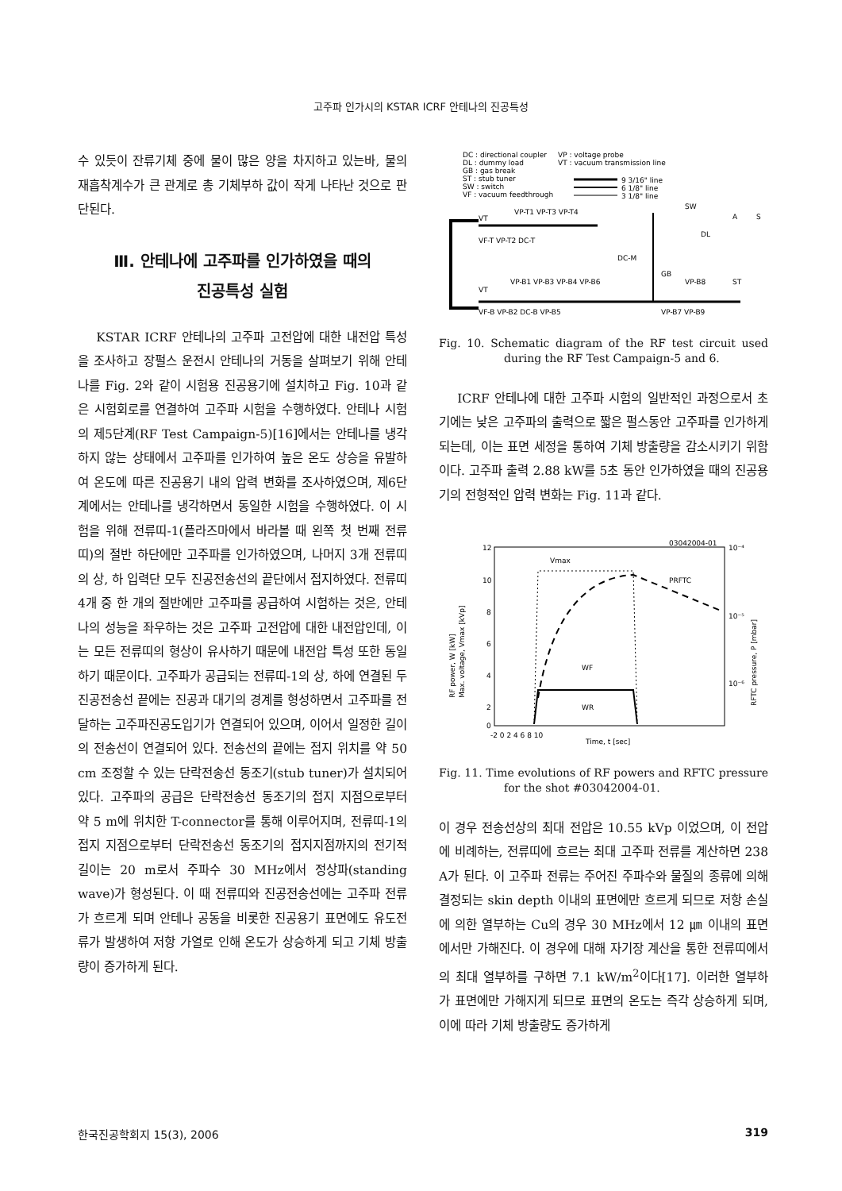고주파 인가시의 KSTAR ICRF 안테나의 진공특성
수 있듯이 잔류기체 중에 물이 많은 양을 차지하고 있는바, 물의 재흡착계수가 큰 관계로 총 기체부하 값이 작게 나타난 것으로 판단된다.
Ⅲ. 안테나에 고주파를 인가하였을 때의
진공특성 실험
KSTAR ICRF 안테나의 고주파 고전압에 대한 내전압 특성을 조사하고 장펄스 운전시 안테나의 거동을 살펴보기 위해 안테나를 Fig. 2와 같이 시험용 진공용기에 설치하고 Fig. 10과 같은 시험회로를 연결하여 고주파 시험을 수행하였다. 안테나 시험의 제5단계(RF Test Campaign-5)[16]에서는 안테나를 냉각하지 않는 상태에서 고주파를 인가하여 높은 온도 상승을 유발하여 온도에 따른 진공용기 내의 압력 변화를 조사하였으며, 제6단계에서는 안테나를 냉각하면서 동일한 시험을 수행하였다. 이 시험을 위해 전류띠-1(플라즈마에서 바라볼 때 왼쪽 첫 번째 전류띠)의 절반 하단에만 고주파를 인가하였으며, 나머지 3개 전류띠의 상, 하 입력단 모두 진공전송선의 끝단에서 접지하였다. 전류띠 4개 중 한 개의 절반에만 고주파를 공급하여 시험하는 것은, 안테나의 성능을 좌우하는 것은 고주파 고전압에 대한 내전압인데, 이는 모든 전류띠의 형상이 유사하기 때문에 내전압 특성 또한 동일하기 때문이다. 고주파가 공급되는 전류띠-1의 상, 하에 연결된 두 진공전송선 끝에는 진공과 대기의 경계를 형성하면서 고주파를 전달하는 고주파진공도입기가 연결되어 있으며, 이어서 일정한 길이의 전송선이 연결되어 있다. 전송선의 끝에는 접지 위치를 약 50 cm 조정할 수 있는 단락전송선 동조기(stub tuner)가 설치되어 있다. 고주파의 공급은 단락전송선 동조기의 접지 지점으로부터 약 5 m에 위치한 T-connector를 통해 이루어지며, 전류띠-1의 접지 지점으로부터 단락전송선 동조기의 접지지점까지의 전기적 길이는 20 m로서 주파수 30 MHz에서 정상파(standing wave)가 형성된다. 이 때 전류띠와 진공전송선에는 고주파 전류가 흐르게 되며 안테나 공동을 비롯한 진공용기 표면에도 유도전류가 발생하여 저항 가열로 인해 온도가 상승하게 되고 기체 방출량이 증가하게 된다.
DC : directional coupler
VP : voltage probe
DL : dummy load
VT : vacuum transmission line
GB : gas break
ST : stub tuner
9 3/16" line
SW : switch
6 1/8" line
VF : vacuum feedthrough
3 1/8" line
VT
VP-T1 VP-T3 VP-T4
VF-T VP-T2 DC-T
DC-M
GB
VT
VP-B1 VP-B3 VP-B4 VP-B6
VP-B8
ST
VF-B VP-B2 DC-B VP-B5
VP-B7 VP-B9
SW
DL
A
S
Fig. 10. Schematic diagram of the RF test circuit used during the RF Test Campaign-5 and 6.
ICRF 안테나에 대한 고주파 시험의 일반적인 과정으로서 초기에는 낮은 고주파의 출력으로 짧은 펄스동안 고주파를 인가하게 되는데, 이는 표면 세정을 통하여 기체 방출량을 감소시키기 위함이다. 고주파 출력 2.88 kW를 5초 동안 인가하였을 때의 진공용기의 전형적인 압력 변화는 Fig. 11과 같다.
03042004-01
12
10
8
6
4
2
0
10⁻⁴
10⁻⁵
10⁻⁶
-2 0 2 4 6 8 10
Time, t [sec]
RF power, W [kW]
Max. voltage, Vmax [kVp]
RFTC pressure, P [mbar]
Vmax
PRFTC
WF
WR
Fig. 11. Time evolutions of RF powers and RFTC pressure for the shot #03042004-01.
이 경우 전송선상의 최대 전압은 10.55 kVp 이었으며, 이 전압에 비례하는, 전류띠에 흐르는 최대 고주파 전류를 계산하면 238 A가 된다. 이 고주파 전류는 주어진 주파수와 물질의 종류에 의해 결정되는 skin depth 이내의 표면에만 흐르게 되므로 저항 손실에 의한 열부하는 Cu의 경우 30 MHz에서 12 ㎛ 이내의 표면에서만 가해진다. 이 경우에 대해 자기장 계산을 통한 전류띠에서의 최대 열부하를 구하면 7.1 kW/m<sup>2</sup>이다[17]. 이러한 열부하가 표면에만 가해지게 되므로 표면의 온도는 즉각 상승하게 되며, 이에 따라 기체 방출량도 증가하게
한국진공학회지 15(3), 2006 319